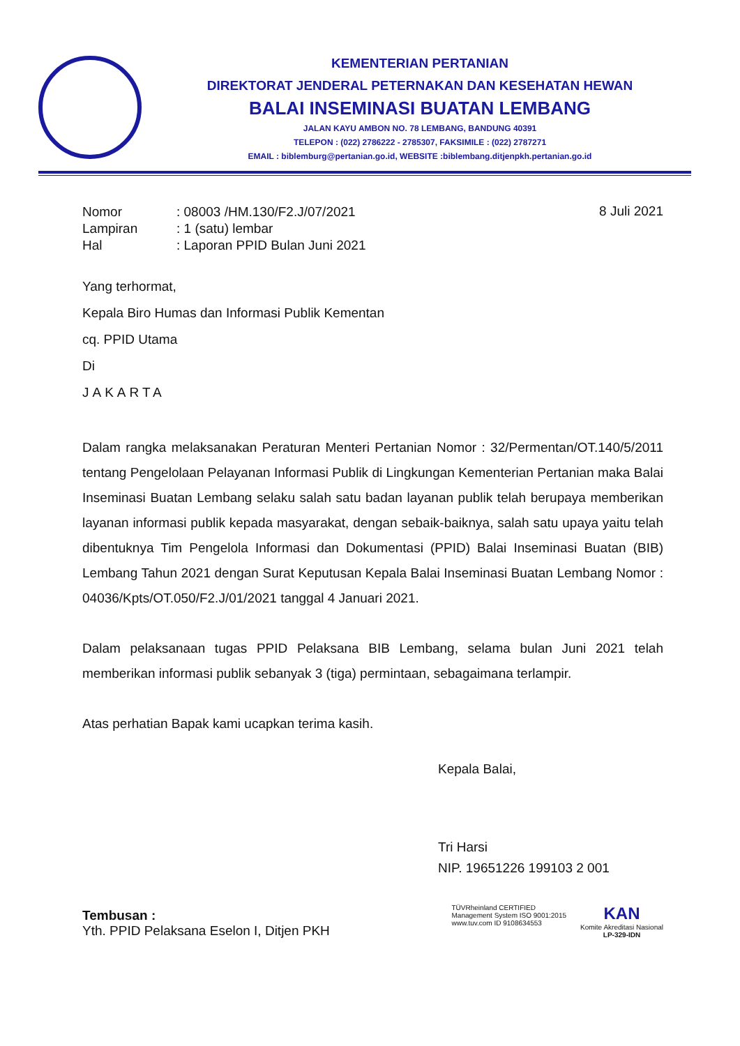KEMENTERIAN PERTANIAN
DIREKTORAT JENDERAL PETERNAKAN DAN KESEHATAN HEWAN
BALAI INSEMINASI BUATAN LEMBANG
JALAN KAYU AMBON NO. 78 LEMBANG, BANDUNG 40391
TELEPON : (022) 2786222 - 2785307, FAKSIMILE : (022) 2787271
EMAIL : biblemburg@pertanian.go.id, WEBSITE :biblembang.ditjenpkh.pertanian.go.id
| Nomor | : 08003 /HM.130/F2.J/07/2021 |
| Lampiran | : 1 (satu) lembar |
| Hal | : Laporan PPID Bulan Juni 2021 |
8 Juli 2021
Yang terhormat,
Kepala Biro Humas dan Informasi Publik Kementan
cq. PPID Utama
Di
JAKARTA
Dalam rangka melaksanakan Peraturan Menteri Pertanian Nomor : 32/Permentan/OT.140/5/2011 tentang Pengelolaan Pelayanan Informasi Publik di Lingkungan Kementerian Pertanian maka Balai Inseminasi Buatan Lembang selaku salah satu badan layanan publik telah berupaya memberikan layanan informasi publik kepada masyarakat, dengan sebaik-baiknya, salah satu upaya yaitu telah dibentuknya Tim Pengelola Informasi dan Dokumentasi (PPID) Balai Inseminasi Buatan (BIB) Lembang Tahun 2021 dengan Surat Keputusan Kepala Balai Inseminasi Buatan Lembang Nomor : 04036/Kpts/OT.050/F2.J/01/2021 tanggal 4 Januari 2021.
Dalam pelaksanaan tugas PPID Pelaksana BIB Lembang, selama bulan Juni 2021 telah memberikan informasi publik sebanyak 3 (tiga) permintaan, sebagaimana terlampir.
Atas perhatian Bapak kami ucapkan terima kasih.
Kepala Balai,
Tri Harsi
NIP. 19651226 199103 2 001
Tembusan :
Yth. PPID Pelaksana Eselon I, Ditjen PKH
TÜVRheinland CERTIFIED
Management System ISO 9001:2015
www.tuv.com ID 9108634553
KAN
Komite Akreditasi Nasional
LP-329-IDN